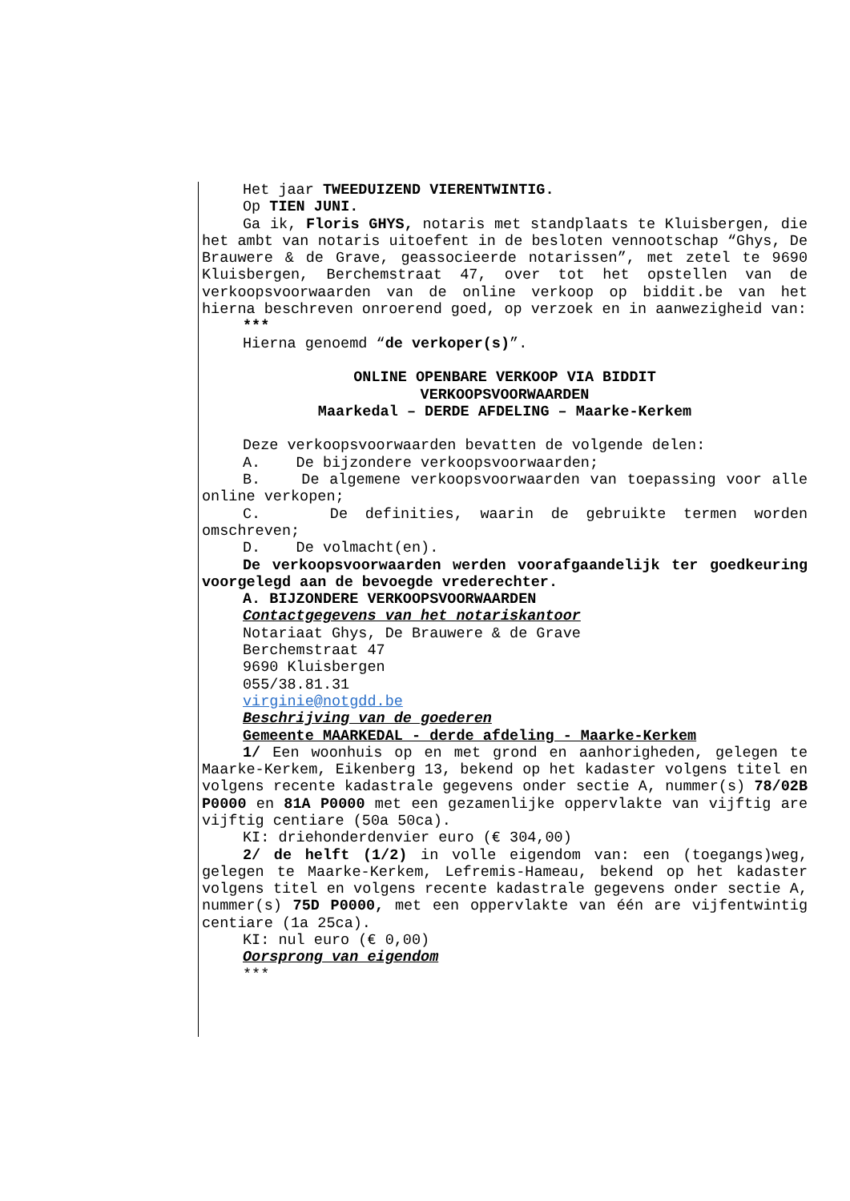Het jaar TWEEDUIZEND VIERENTWINTIG.
Op TIEN JUNI.
Ga ik, Floris GHYS, notaris met standplaats te Kluisbergen, die het ambt van notaris uitoefent in de besloten vennootschap “Ghys, De Brauwere & de Grave, geassocieerde notarissen”, met zetel te 9690 Kluisbergen, Berchemstraat 47, over tot het opstellen van de verkoopsvoorwaarden van de online verkoop op biddit.be van het hierna beschreven onroerend goed, op verzoek en in aanwezigheid van:
***
Hierna genoemd “de verkoper(s)”.
ONLINE OPENBARE VERKOOP VIA BIDDIT
VERKOOPSVOORWAARDEN
Maarkedal – DERDE AFDELING – Maarke-Kerkem
Deze verkoopsvoorwaarden bevatten de volgende delen:
A. De bijzondere verkoopsvoorwaarden;
B. De algemene verkoopsvoorwaarden van toepassing voor alle online verkopen;
C. De definities, waarin de gebruikte termen worden omschreven;
D. De volmacht(en).
De verkoopsvoorwaarden werden voorafgaandelijk ter goedkeuring voorgelegd aan de bevoegde vrederechter.
A. BIJZONDERE VERKOOPSVOORWAARDEN
Contactgegevens van het notariskantoor
Notariaat Ghys, De Brauwere & de Grave
Berchemstraat 47
9690 Kluisbergen
055/38.81.31
virginie@notgdd.be
Beschrijving van de goederen
Gemeente MAARKEDAL - derde afdeling - Maarke-Kerkem
1/ Een woonhuis op en met grond en aanhorigheden, gelegen te Maarke-Kerkem, Eikenberg 13, bekend op het kadaster volgens titel en volgens recente kadastrale gegevens onder sectie A, nummer(s) 78/02B P0000 en 81A P0000 met een gezamenlijke oppervlakte van vijftig are vijftig centiare (50a 50ca).
KI: driehonderdenvier euro (€ 304,00)
2/ de helft (1/2) in volle eigendom van: een (toegangs)weg, gelegen te Maarke-Kerkem, Lefremis-Hameau, bekend op het kadaster volgens titel en volgens recente kadastrale gegevens onder sectie A, nummer(s) 75D P0000, met een oppervlakte van één are vijfentwintig centiare (1a 25ca).
KI: nul euro (€ 0,00)
Oorsprong van eigendom
***